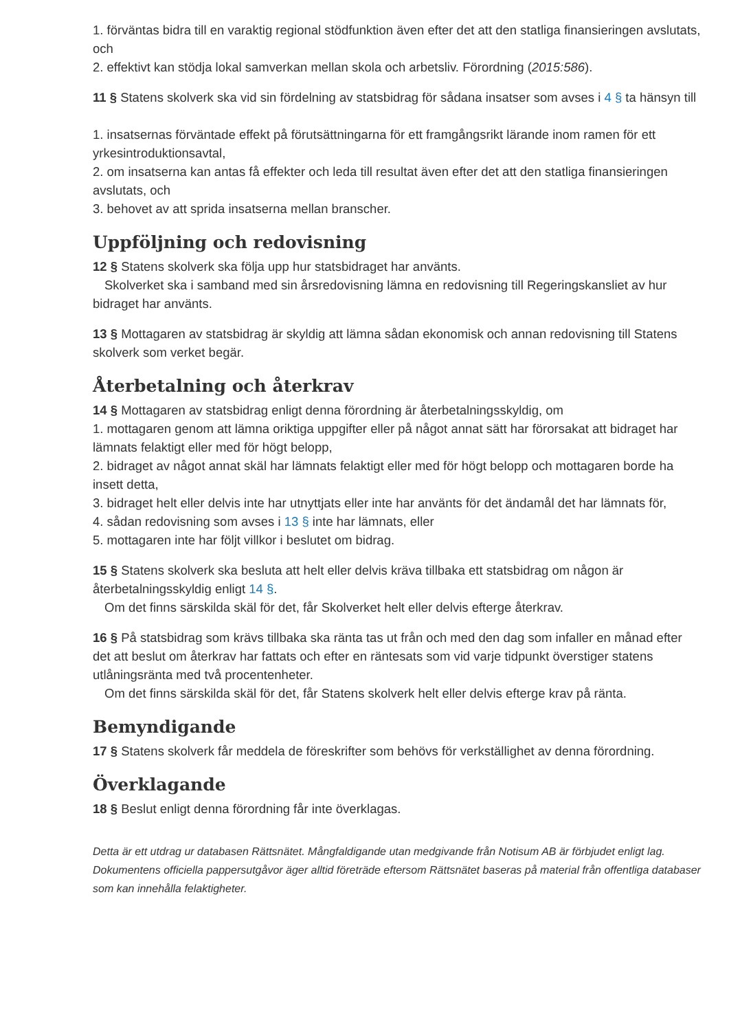1. förväntas bidra till en varaktig regional stödfunktion även efter det att den statliga finansieringen avslutats, och
2. effektivt kan stödja lokal samverkan mellan skola och arbetsliv. Förordning (2015:586).
11 § Statens skolverk ska vid sin fördelning av statsbidrag för sådana insatser som avses i 4 § ta hänsyn till
1. insatsernas förväntade effekt på förutsättningarna för ett framgångsrikt lärande inom ramen för ett yrkesintroduktionsavtal,
2. om insatserna kan antas få effekter och leda till resultat även efter det att den statliga finansieringen avslutats, och
3. behovet av att sprida insatserna mellan branscher.
Uppföljning och redovisning
12 § Statens skolverk ska följa upp hur statsbidraget har använts.
Skolverket ska i samband med sin årsredovisning lämna en redovisning till Regeringskansliet av hur bidraget har använts.
13 § Mottagaren av statsbidrag är skyldig att lämna sådan ekonomisk och annan redovisning till Statens skolverk som verket begär.
Återbetalning och återkrav
14 § Mottagaren av statsbidrag enligt denna förordning är återbetalningsskyldig, om
1. mottagaren genom att lämna oriktiga uppgifter eller på något annat sätt har förorsakat att bidraget har lämnats felaktigt eller med för högt belopp,
2. bidraget av något annat skäl har lämnats felaktigt eller med för högt belopp och mottagaren borde ha insett detta,
3. bidraget helt eller delvis inte har utnyttjats eller inte har använts för det ändamål det har lämnats för,
4. sådan redovisning som avses i 13 § inte har lämnats, eller
5. mottagaren inte har följt villkor i beslutet om bidrag.
15 § Statens skolverk ska besluta att helt eller delvis kräva tillbaka ett statsbidrag om någon är återbetalningsskyldig enligt 14 §.
Om det finns särskilda skäl för det, får Skolverket helt eller delvis efterge återkrav.
16 § På statsbidrag som krävs tillbaka ska ränta tas ut från och med den dag som infaller en månad efter det att beslut om återkrav har fattats och efter en räntesats som vid varje tidpunkt överstiger statens utlåningsränta med två procentenheter.
Om det finns särskilda skäl för det, får Statens skolverk helt eller delvis efterge krav på ränta.
Bemyndigande
17 § Statens skolverk får meddela de föreskrifter som behövs för verkställighet av denna förordning.
Överklagande
18 § Beslut enligt denna förordning får inte överklagas.
Detta är ett utdrag ur databasen Rättsnätet. Mångfaldigande utan medgivande från Notisum AB är förbjudet enligt lag. Dokumentens officiella pappersutgåvor äger alltid företräde eftersom Rättsnätet baseras på material från offentliga databaser som kan innehålla felaktigheter.